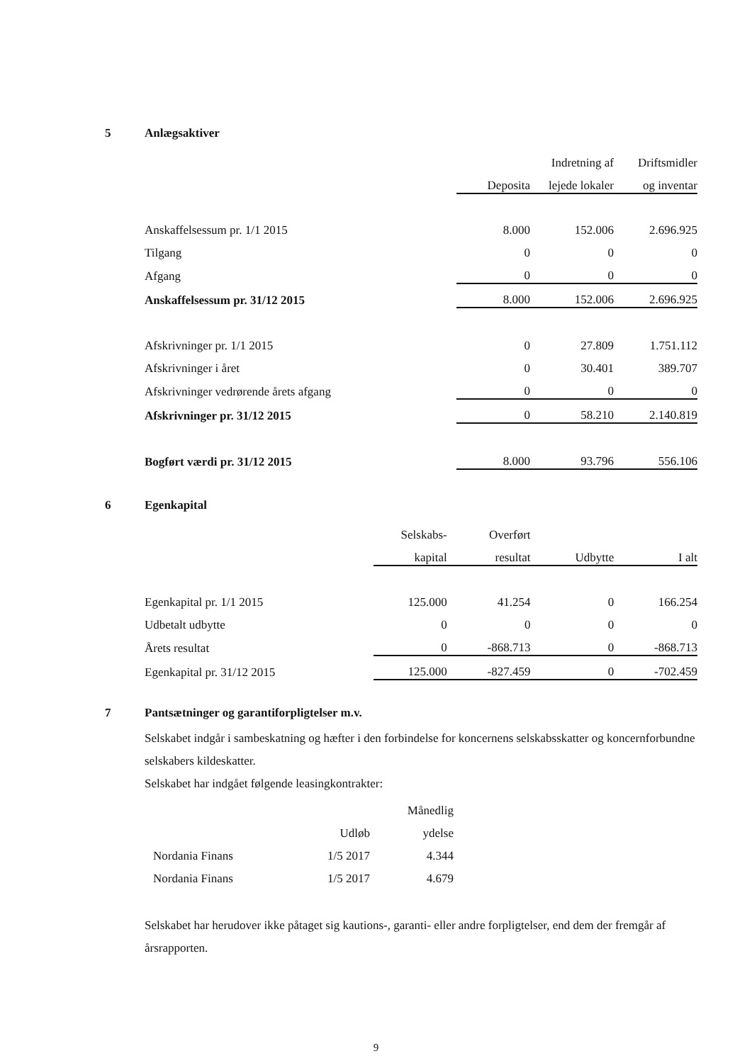5 Anlægsaktiver
| | | Indretning af | Driftsmidler |
| --- | --- | --- | --- |
| | Deposita | lejede lokaler | og inventar |
| Anskaffelsessum pr. 1/1 2015 | 8.000 | 152.006 | 2.696.925 |
| Tilgang | 0 | 0 | 0 |
| Afgang | 0 | 0 | 0 |
| Anskaffelsessum pr. 31/12 2015 | 8.000 | 152.006 | 2.696.925 |
| Afskrivninger pr. 1/1 2015 | 0 | 27.809 | 1.751.112 |
| Afskrivninger i året | 0 | 30.401 | 389.707 |
| Afskrivninger vedrørende årets afgang | 0 | 0 | 0 |
| Afskrivninger pr. 31/12 2015 | 0 | 58.210 | 2.140.819 |
| Bogført værdi pr. 31/12 2015 | 8.000 | 93.796 | 556.106 |
6 Egenkapital
| | Selskabs- | Overført | | |
| --- | --- | --- | --- | --- |
| | kapital | resultat | Udbytte | I alt |
| Egenkapital pr. 1/1 2015 | 125.000 | 41.254 | 0 | 166.254 |
| Udbetalt udbytte | 0 | 0 | 0 | 0 |
| Årets resultat | 0 | -868.713 | 0 | -868.713 |
| Egenkapital pr. 31/12 2015 | 125.000 | -827.459 | 0 | -702.459 |
7 Pantsætninger og garantiforpligtelser m.v.
Selskabet indgår i sambeskatning og hæfter i den forbindelse for koncernens selskabsskatter og koncernforbundne selskabers kildeskatter.
Selskabet har indgået følgende leasingkontrakter:
| | | Månedlig |
| --- | --- | --- |
| | Udløb | ydelse |
| Nordania Finans | 1/5 2017 | 4.344 |
| Nordania Finans | 1/5 2017 | 4.679 |
Selskabet har herudover ikke påtaget sig kautions-, garanti- eller andre forpligtelser, end dem der fremgår af årsrapporten.
9